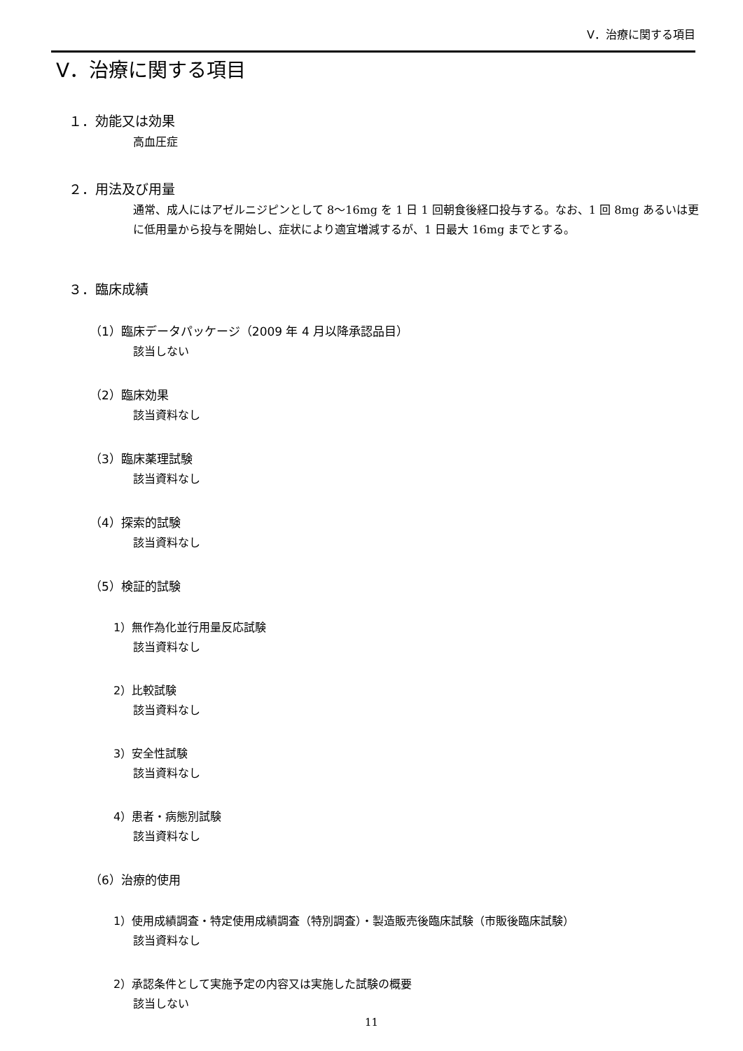Ⅴ．治療に関する項目
Ⅴ．治療に関する項目
１．効能又は効果
高血圧症
２．用法及び用量
通常、成人にはアゼルニジピンとして 8～16mg を 1 日 1 回朝食後経口投与する。なお、1 回 8mg あるいは更に低用量から投与を開始し、症状により適宜増減するが、1 日最大 16mg までとする。
３．臨床成績
（1）臨床データパッケージ（2009 年 4 月以降承認品目）
該当しない
（2）臨床効果
該当資料なし
（3）臨床薬理試験
該当資料なし
（4）探索的試験
該当資料なし
（5）検証的試験
1）無作為化並行用量反応試験
該当資料なし
2）比較試験
該当資料なし
3）安全性試験
該当資料なし
4）患者・病態別試験
該当資料なし
（6）治療的使用
1）使用成績調査・特定使用成績調査（特別調査）・製造販売後臨床試験（市販後臨床試験）
該当資料なし
2）承認条件として実施予定の内容又は実施した試験の概要
該当しない
11